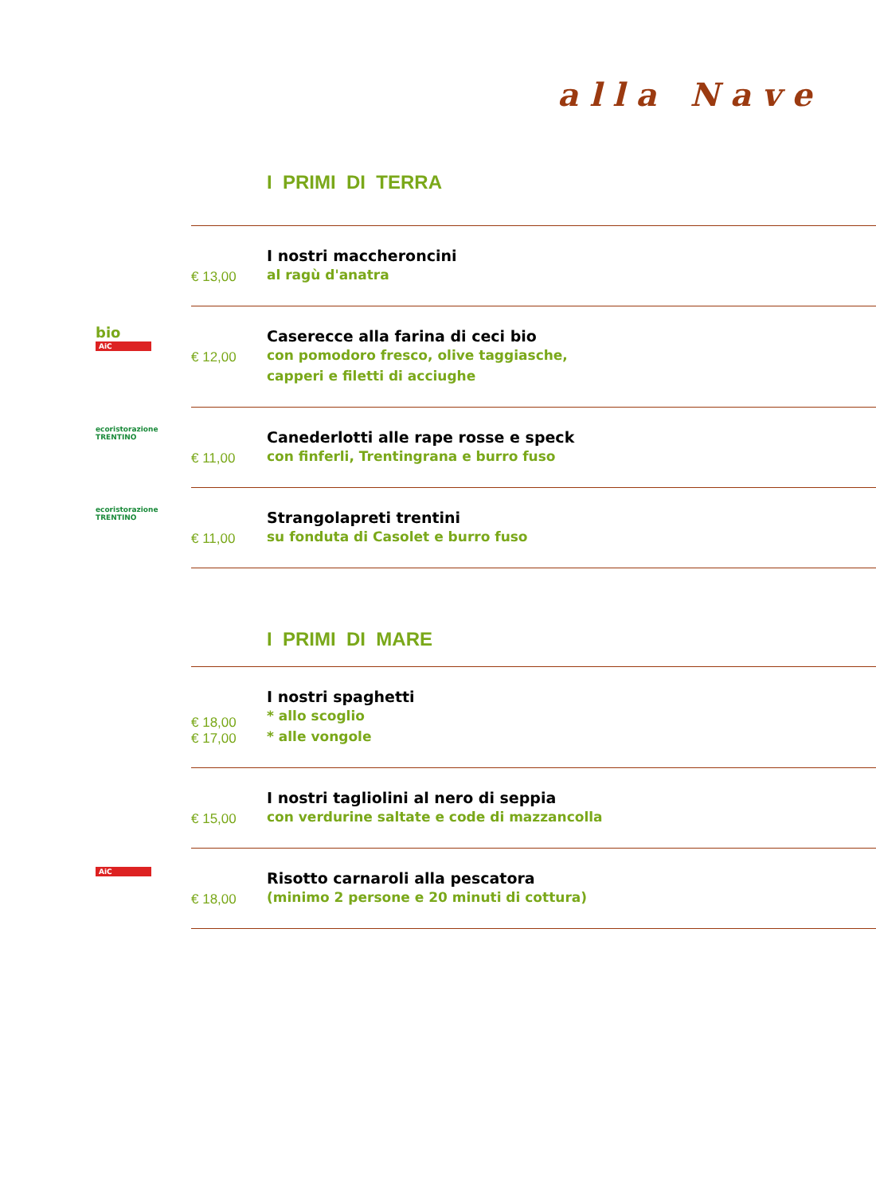alla Nave
| | | I PRIMI DI TERRA |
| | € 13,00 | I nostri maccheroncini al ragù d'anatra |
| bio AiC | € 12,00 | Caserecce alla farina di ceci bio con pomodoro fresco, olive taggiasche, capperi e filetti di acciughe |
| ecoristorazione TRENTINO | € 11,00 | Canederlotti alle rape rosse e speck con finferli, Trentingrana e burro fuso |
| ecoristorazione TRENTINO | € 11,00 | Strangolapreti trentini su fonduta di Casolet e burro fuso |
| | | I PRIMI DI MARE |
| | € 18,00 € 17,00 | I nostri spaghetti * allo scoglio * alle vongole |
| | € 15,00 | I nostri tagliolini al nero di seppia con verdurine saltate e code di mazzancolla |
| AiC | € 18,00 | Risotto carnaroli alla pescatora (minimo 2 persone e 20 minuti di cottura) |